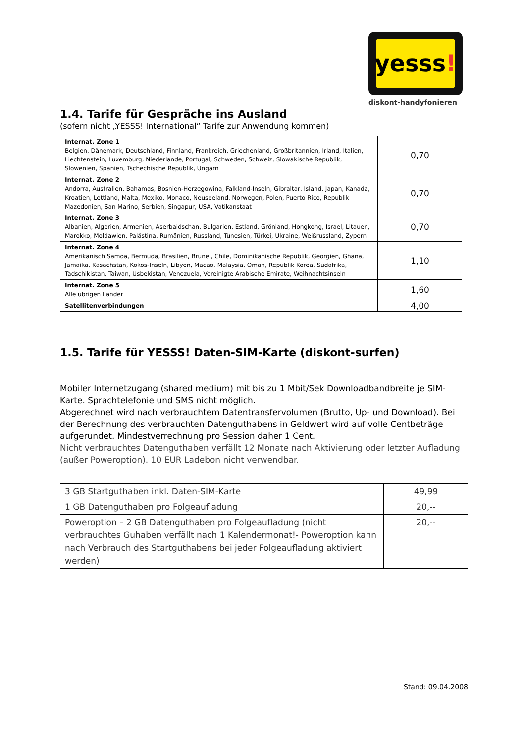yesss!
diskont-handyfonieren
1.4. Tarife für Gespräche ins Ausland
(sofern nicht „YESSS! International“ Tarife zur Anwendung kommen)
| Internat. Zone 1 Belgien, Dänemark, Deutschland, Finnland, Frankreich, Griechenland, Großbritannien, Irland, Italien, Liechtenstein, Luxemburg, Niederlande, Portugal, Schweden, Schweiz, Slowakische Republik, Slowenien, Spanien, Tschechische Republik, Ungarn | 0,70 |
| Internat. Zone 2 Andorra, Australien, Bahamas, Bosnien-Herzegowina, Falkland-Inseln, Gibraltar, Island, Japan, Kanada, Kroatien, Lettland, Malta, Mexiko, Monaco, Neuseeland, Norwegen, Polen, Puerto Rico, Republik Mazedonien, San Marino, Serbien, Singapur, USA, Vatikanstaat | 0,70 |
| Internat. Zone 3 Albanien, Algerien, Armenien, Aserbaidschan, Bulgarien, Estland, Grönland, Hongkong, Israel, Litauen, Marokko, Moldawien, Palästina, Rumänien, Russland, Tunesien, Türkei, Ukraine, Weißrussland, Zypern | 0,70 |
| Internat. Zone 4 Amerikanisch Samoa, Bermuda, Brasilien, Brunei, Chile, Dominikanische Republik, Georgien, Ghana, Jamaika, Kasachstan, Kokos-Inseln, Libyen, Macao, Malaysia, Oman, Republik Korea, Südafrika, Tadschikistan, Taiwan, Usbekistan, Venezuela, Vereinigte Arabische Emirate, Weihnachtsinseln | 1,10 |
| Internat. Zone 5 Alle übrigen Länder | 1,60 |
| Satellitenverbindungen | 4,00 |
1.5. Tarife für YESSS! Daten-SIM-Karte (diskont-surfen)
Mobiler Internetzugang (shared medium) mit bis zu 1 Mbit/Sek Downloadbandbreite je SIM-Karte. Sprachtelefonie und SMS nicht möglich.
Abgerechnet wird nach verbrauchtem Datentransfervolumen (Brutto, Up- und Download). Bei der Berechnung des verbrauchten Datenguthabens in Geldwert wird auf volle Centbeträge aufgerundet. Mindestverrechnung pro Session daher 1 Cent.
Nicht verbrauchtes Datenguthaben verfällt 12 Monate nach Aktivierung oder letzter Aufladung (außer Poweroption). 10 EUR Ladebon nicht verwendbar.
| 3 GB Startguthaben inkl. Daten-SIM-Karte | 49,99 |
| 1 GB Datenguthaben pro Folgeaufladung | 20,-- |
| Poweroption – 2 GB Datenguthaben pro Folgeaufladung (nicht verbrauchtes Guhaben verfällt nach 1 Kalendermonat!- Poweroption kann nach Verbrauch des Startguthabens bei jeder Folgeaufladung aktiviert werden) | 20,-- |
Stand: 09.04.2008